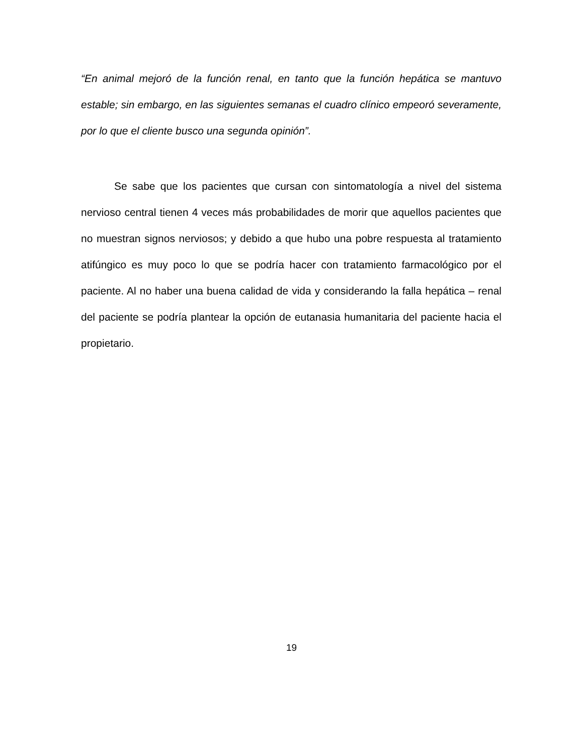“En animal mejoró de la función renal, en tanto que la función hepática se mantuvo estable; sin embargo, en las siguientes semanas el cuadro clínico empeoró severamente, por lo que el cliente busco una segunda opinión”.
Se sabe que los pacientes que cursan con sintomatología a nivel del sistema nervioso central tienen 4 veces más probabilidades de morir que aquellos pacientes que no muestran signos nerviosos; y debido a que hubo una pobre respuesta al tratamiento atifúngico es muy poco lo que se podría hacer con tratamiento farmacológico por el paciente. Al no haber una buena calidad de vida y considerando la falla hepática – renal del paciente se podría plantear la opción de eutanasia humanitaria del paciente hacia el propietario.
19